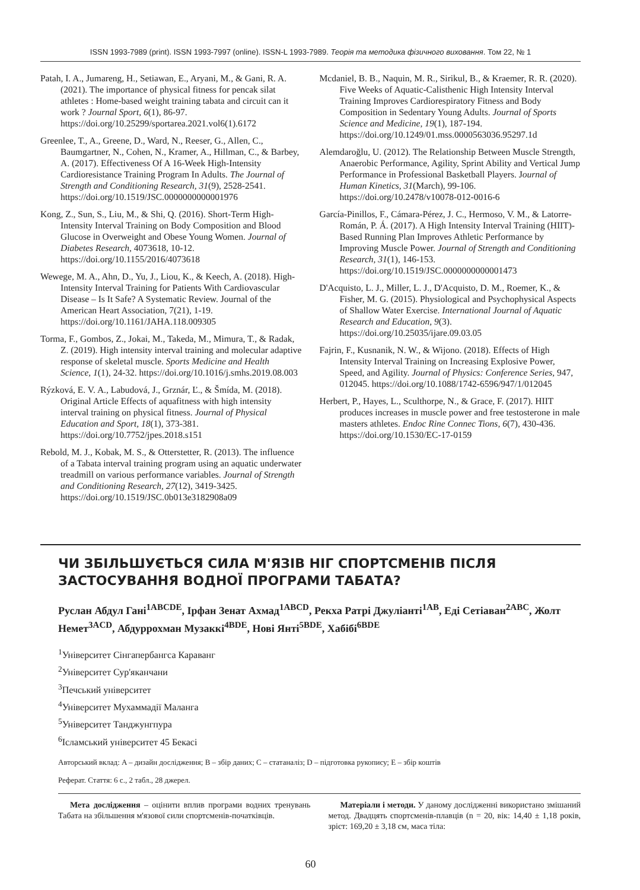ISSN 1993-7989 (print). ISSN 1993-7997 (online). ISSN-L 1993-7989. Теорія та методика фізичного виховання. Том 22, № 1
Patah, I. A., Jumareng, H., Setiawan, E., Aryani, M., & Gani, R. A. (2021). The importance of physical fitness for pencak silat athletes : Home-based weight training tabata and circuit can it work ? Journal Sport, 6(1), 86-97. https://doi.org/10.25299/sportarea.2021.vol6(1).6172
Greenlee, T., A., Greene, D., Ward, N., Reeser, G., Allen, C., Baumgartner, N., Cohen, N., Kramer, A., Hillman, C., & Barbey, A. (2017). Effectiveness Of A 16-Week High-Intensity Cardioresistance Training Program In Adults. The Journal of Strength and Conditioning Research, 31(9), 2528-2541. https://doi.org/10.1519/JSC.0000000000001976
Kong, Z., Sun, S., Liu, M., & Shi, Q. (2016). Short-Term High-Intensity Interval Training on Body Composition and Blood Glucose in Overweight and Obese Young Women. Journal of Diabetes Research, 4073618, 10-12. https://doi.org/10.1155/2016/4073618
Wewege, M. A., Ahn, D., Yu, J., Liou, K., & Keech, A. (2018). High-Intensity Interval Training for Patients With Cardiovascular Disease – Is It Safe? A Systematic Review. Journal of the American Heart Association, 7(21), 1-19. https://doi.org/10.1161/JAHA.118.009305
Torma, F., Gombos, Z., Jokai, M., Takeda, M., Mimura, T., & Radak, Z. (2019). High intensity interval training and molecular adaptive response of skeletal muscle. Sports Medicine and Health Science, 1(1), 24-32. https://doi.org/10.1016/j.smhs.2019.08.003
Rýzková, E. V. A., Labudová, J., Grznár, Ľ., & Šmída, M. (2018). Original Article Effects of aquafitness with high intensity interval training on physical fitness. Journal of Physical Education and Sport, 18(1), 373-381. https://doi.org/10.7752/jpes.2018.s151
Rebold, M. J., Kobak, M. S., & Otterstetter, R. (2013). The influence of a Tabata interval training program using an aquatic underwater treadmill on various performance variables. Journal of Strength and Conditioning Research, 27(12), 3419-3425. https://doi.org/10.1519/JSC.0b013e3182908a09
Mcdaniel, B. B., Naquin, M. R., Sirikul, B., & Kraemer, R. R. (2020). Five Weeks of Aquatic-Calisthenic High Intensity Interval Training Improves Cardiorespiratory Fitness and Body Composition in Sedentary Young Adults. Journal of Sports Science and Medicine, 19(1), 187-194. https://doi.org/10.1249/01.mss.0000563036.95297.1d
Alemdaroğlu, U. (2012). The Relationship Between Muscle Strength, Anaerobic Performance, Agility, Sprint Ability and Vertical Jump Performance in Professional Basketball Players. Journal of Human Kinetics, 31(March), 99-106. https://doi.org/10.2478/v10078-012-0016-6
García-Pinillos, F., Cámara-Pérez, J. C., Hermoso, V. M., & Latorre-Román, P. Á. (2017). A High Intensity Interval Training (HIIT)-Based Running Plan Improves Athletic Performance by Improving Muscle Power. Journal of Strength and Conditioning Research, 31(1), 146-153. https://doi.org/10.1519/JSC.0000000000001473
D'Acquisto, L. J., Miller, L. J., D'Acquisto, D. M., Roemer, K., & Fisher, M. G. (2015). Physiological and Psychophysical Aspects of Shallow Water Exercise. International Journal of Aquatic Research and Education, 9(3). https://doi.org/10.25035/ijare.09.03.05
Fajrin, F., Kusnanik, N. W., & Wijono. (2018). Effects of High Intensity Interval Training on Increasing Explosive Power, Speed, and Agility. Journal of Physics: Conference Series, 947, 012045. https://doi.org/10.1088/1742-6596/947/1/012045
Herbert, P., Hayes, L., Sculthorpe, N., & Grace, F. (2017). HIIT produces increases in muscle power and free testosterone in male masters athletes. Endoc Rine Connec Tions, 6(7), 430-436. https://doi.org/10.1530/EC-17-0159
ЧИ ЗБІЛЬШУЄТЬСЯ СИЛА М'ЯЗІВ НІГ СПОРТСМЕНІВ ПІСЛЯ ЗАСТОСУВАННЯ ВОДНОЇ ПРОГРАМИ ТАБАТА?
Руслан Абдул Гані<sup>1ABCDE</sup>, Ірфан Зенат Ахмад<sup>1ABCD</sup>, Рекха Ратрі Джуліанті<sup>1AB</sup>, Еді Сетіаван<sup>2ABC</sup>, Жолт Немет<sup>3ACD</sup>, Абдуррохман Музаккі<sup>4BDE</sup>, Нові Янті<sup>5BDE</sup>, Хабібі<sup>6BDE</sup>
<sup>1</sup> Університет Сінгапербангса Караванг
<sup>2</sup> Університет Сур'яканчани
<sup>3</sup> Печський університет
<sup>4</sup> Університет Мухаммадії Маланга
<sup>5</sup> Університет Танджунгпура
<sup>6</sup> Ісламський університет 45 Бекасі
Авторський вклад: A – дизайн дослідження; B – збір даних; C – статаналіз; D – підготовка рукопису; E – збір коштів
Реферат. Стаття: 6 с., 2 табл., 28 джерел.
Мета дослідження – оцінити вплив програми водних тренувань Табата на збільшення м'язової сили спортсменів-початківців.
Матеріали і методи. У даному дослідженні використано змішаний метод. Двадцять спортсменів-плавців (n = 20, вік: 14,40 ± 1,18 років, зріст: 169,20 ± 3,18 см, маса тіла:
60